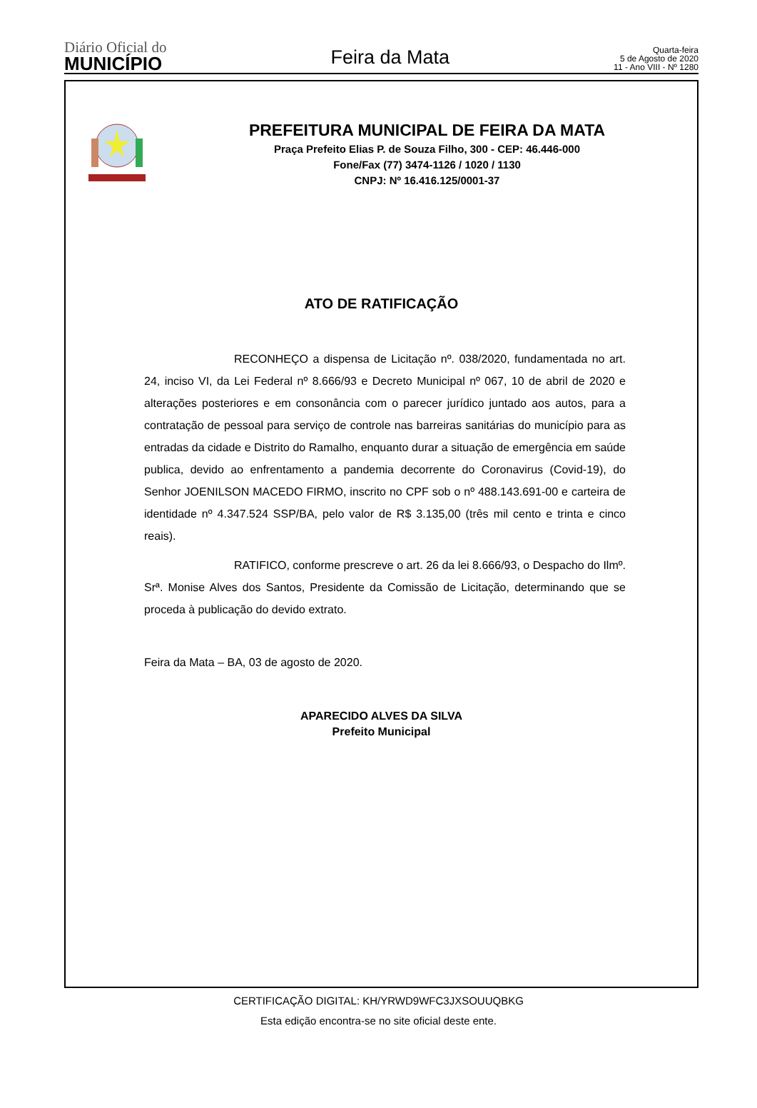Diário Oficial do
MUNICÍPIO
Feira da Mata
Quarta-feira
5 de Agosto de 2020
11 - Ano VIII - Nº 1280
PREFEITURA MUNICIPAL DE FEIRA DA MATA
Praça Prefeito Elias P. de Souza Filho, 300 - CEP: 46.446-000
Fone/Fax (77) 3474-1126 / 1020 / 1130
CNPJ: Nº 16.416.125/0001-37
ATO DE RATIFICAÇÃO
RECONHEÇO a dispensa de Licitação nº. 038/2020, fundamentada no art. 24, inciso VI, da Lei Federal nº 8.666/93 e Decreto Municipal nº 067, 10 de abril de 2020 e alterações posteriores e em consonância com o parecer jurídico juntado aos autos, para a contratação de pessoal para serviço de controle nas barreiras sanitárias do município para as entradas da cidade e Distrito do Ramalho, enquanto durar a situação de emergência em saúde publica, devido ao enfrentamento a pandemia decorrente do Coronavirus (Covid-19), do Senhor JOENILSON MACEDO FIRMO, inscrito no CPF sob o nº 488.143.691-00 e carteira de identidade nº 4.347.524 SSP/BA, pelo valor de R$ 3.135,00 (três mil cento e trinta e cinco reais).
RATIFICO, conforme prescreve o art. 26 da lei 8.666/93, o Despacho do Ilmº. Srª. Monise Alves dos Santos, Presidente da Comissão de Licitação, determinando que se proceda à publicação do devido extrato.
Feira da Mata – BA, 03 de agosto de 2020.
APARECIDO ALVES DA SILVA
Prefeito Municipal
CERTIFICAÇÃO DIGITAL: KH/YRWD9WFC3JXSOUUQBKG
Esta edição encontra-se no site oficial deste ente.